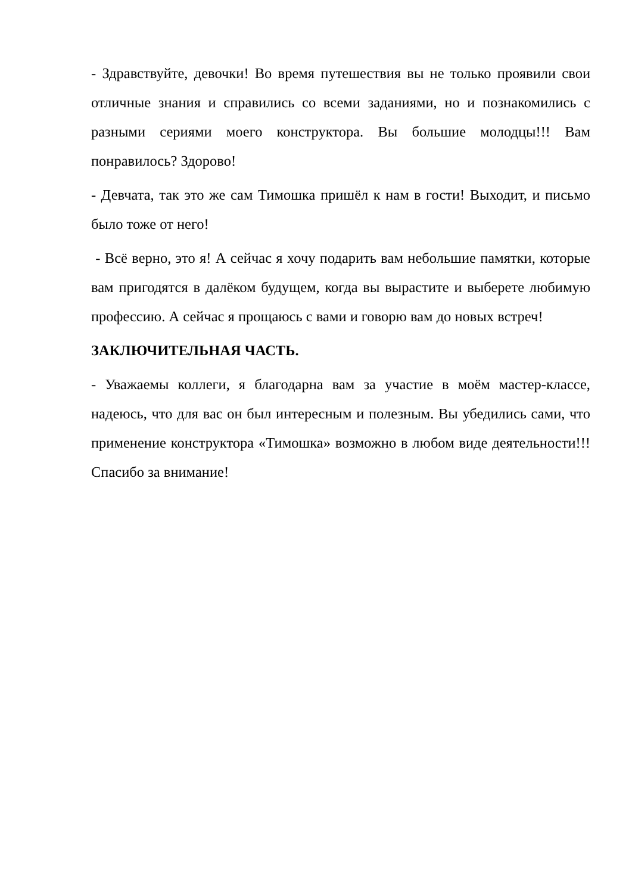- Здравствуйте, девочки! Во время путешествия вы не только проявили свои отличные знания и справились со всеми заданиями, но и познакомились с разными сериями моего конструктора. Вы большие молодцы!!! Вам понравилось? Здорово!
- Девчата, так это же сам Тимошка пришёл к нам в гости! Выходит, и письмо было тоже от него!
- Всё верно, это я! А сейчас я хочу подарить вам небольшие памятки, которые вам пригодятся в далёком будущем, когда вы вырастите и выберете любимую профессию. А сейчас я прощаюсь с вами и говорю вам до новых встреч!
ЗАКЛЮЧИТЕЛЬНАЯ ЧАСТЬ.
- Уважаемы коллеги, я благодарна вам за участие в моём мастер-классе, надеюсь, что для вас он был интересным и полезным. Вы убедились сами, что применение конструктора «Тимошка» возможно в любом виде деятельности!!! Спасибо за внимание!